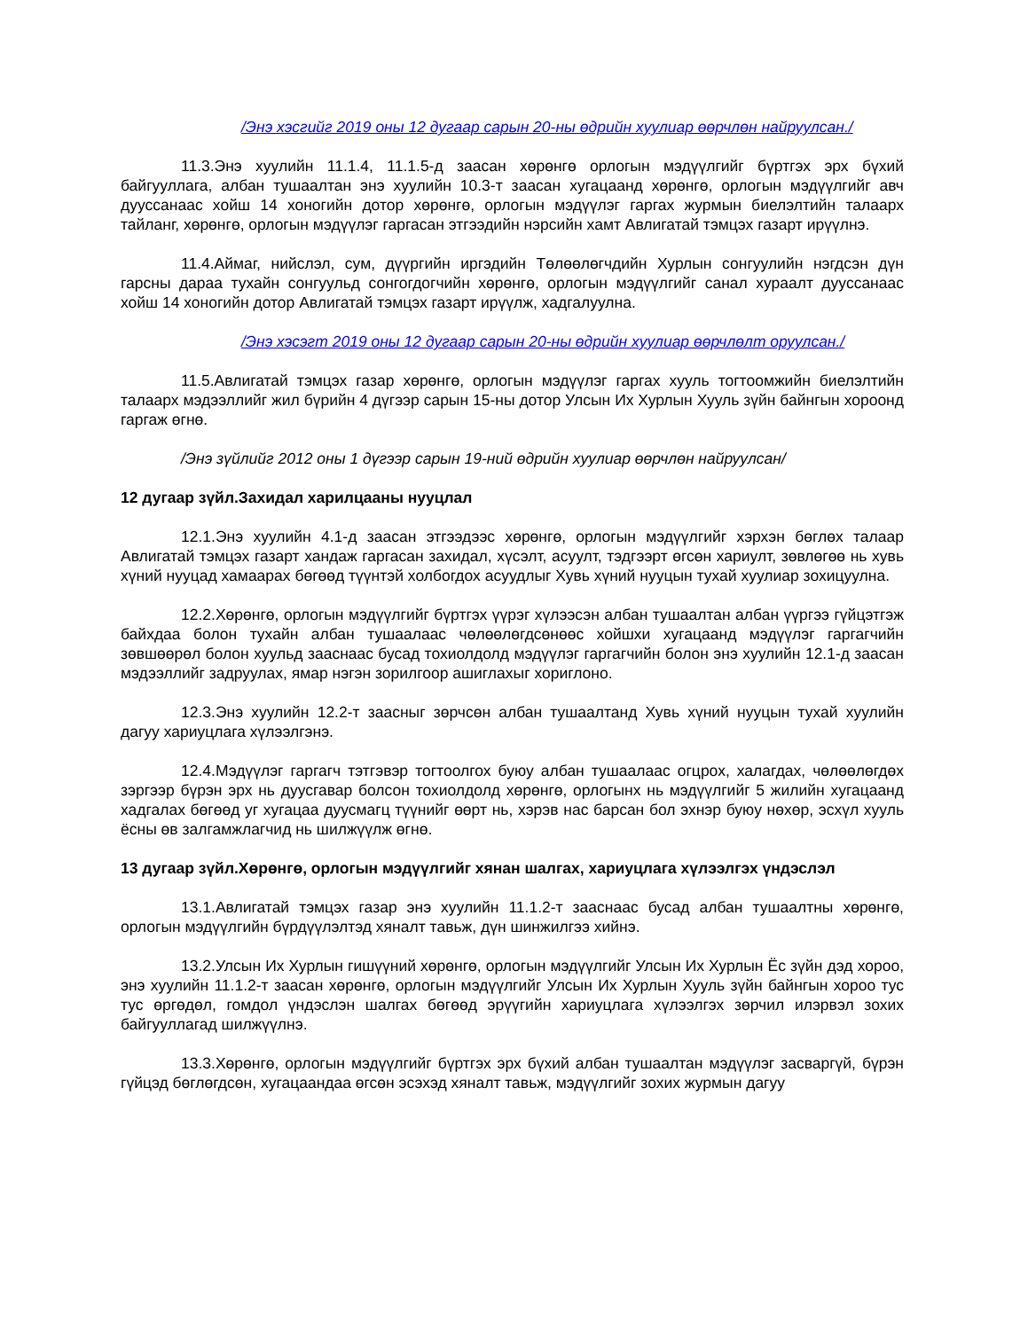/Энэ хэсгийг 2019 оны 12 дугаар сарын 20-ны өдрийн хуулиар өөрчлөн найруулсан./
11.3.Энэ хуулийн 11.1.4, 11.1.5-д заасан хөрөнгө орлогын мэдүүлгийг бүртгэх эрх бүхий байгууллага, албан тушаалтан энэ хуулийн 10.3-т заасан хугацаанд хөрөнгө, орлогын мэдүүлгийг авч дууссанаас хойш 14 хоногийн дотор хөрөнгө, орлогын мэдүүлэг гаргах журмын биелэлтийн талаарх тайланг, хөрөнгө, орлогын мэдүүлэг гаргасан этгээдийн нэрсийн хамт Авлигатай тэмцэх газарт ирүүлнэ.
11.4.Аймаг, нийслэл, сум, дүүргийн иргэдийн Төлөөлөгчдийн Хурлын сонгуулийн нэгдсэн дүн гарсны дараа тухайн сонгуульд сонгогдогчийн хөрөнгө, орлогын мэдүүлгийг санал хураалт дууссанаас хойш 14 хоногийн дотор Авлигатай тэмцэх газарт ирүүлж, хадгалуулна.
/Энэ хэсэгт 2019 оны 12 дугаар сарын 20-ны өдрийн хуулиар өөрчлөлт оруулсан./
11.5.Авлигатай тэмцэх газар хөрөнгө, орлогын мэдүүлэг гаргах хууль тогтоомжийн биелэлтийн талаарх мэдээллийг жил бүрийн 4 дүгээр сарын 15-ны дотор Улсын Их Хурлын Хууль зүйн байнгын хороонд гаргаж өгнө.
/Энэ зүйлийг 2012 оны 1 дүгээр сарын 19-ний өдрийн хуулиар өөрчлөн найруулсан/
12 дугаар зүйл.Захидал харилцааны нууцлал
12.1.Энэ хуулийн 4.1-д заасан этгээдээс хөрөнгө, орлогын мэдүүлгийг хэрхэн бөглөх талаар Авлигатай тэмцэх газарт хандаж гаргасан захидал, хүсэлт, асуулт, тэдгээрт өгсөн хариулт, зөвлөгөө нь хувь хүний нууцад хамаарах бөгөөд түүнтэй холбогдох асуудлыг Хувь хүний нууцын тухай хуулиар зохицуулна.
12.2.Хөрөнгө, орлогын мэдүүлгийг бүртгэх үүрэг хүлээсэн албан тушаалтан албан үүргээ гүйцэтгэж байхдаа болон тухайн албан тушаалаас чөлөөлөгдсөнөөс хойшхи хугацаанд мэдүүлэг гаргагчийн зөвшөөрөл болон хуульд зааснаас бусад тохиолдолд мэдүүлэг гаргагчийн болон энэ хуулийн 12.1-д заасан мэдээллийг задруулах, ямар нэгэн зорилгоор ашиглахыг хориглоно.
12.3.Энэ хуулийн 12.2-т заасныг зөрчсөн албан тушаалтанд Хувь хүний нууцын тухай хуулийн дагуу хариуцлага хүлээлгэнэ.
12.4.Мэдүүлэг гаргагч тэтгэвэр тогтоолгох буюу албан тушаалаас огцрох, халагдах, чөлөөлөгдөх зэргээр бүрэн эрх нь дуусгавар болсон тохиолдолд хөрөнгө, орлогынх нь мэдүүлгийг 5 жилийн хугацаанд хадгалах бөгөөд уг хугацаа дуусмагц түүнийг өөрт нь, хэрэв нас барсан бол эхнэр буюу нөхөр, эсхүл хууль ёсны өв залгамжлагчид нь шилжүүлж өгнө.
13 дугаар зүйл.Хөрөнгө, орлогын мэдүүлгийг хянан шалгах, хариуцлага хүлээлгэх үндэслэл
13.1.Авлигатай тэмцэх газар энэ хуулийн 11.1.2-т зааснаас бусад албан тушаалтны хөрөнгө, орлогын мэдүүлгийн бүрдүүлэлтэд хяналт тавьж, дүн шинжилгээ хийнэ.
13.2.Улсын Их Хурлын гишүүний хөрөнгө, орлогын мэдүүлгийг Улсын Их Хурлын Ёс зүйн дэд хороо, энэ хуулийн 11.1.2-т заасан хөрөнгө, орлогын мэдүүлгийг Улсын Их Хурлын Хууль зүйн байнгын хороо тус тус өргөдөл, гомдол үндэслэн шалгах бөгөөд эрүүгийн хариуцлага хүлээлгэх зөрчил илэрвэл зохих байгууллагад шилжүүлнэ.
13.3.Хөрөнгө, орлогын мэдүүлгийг бүртгэх эрх бүхий албан тушаалтан мэдүүлэг засваргүй, бүрэн гүйцэд бөглөгдсөн, хугацаандаа өгсөн эсэхэд хяналт тавьж, мэдүүлгийг зохих журмын дагуу